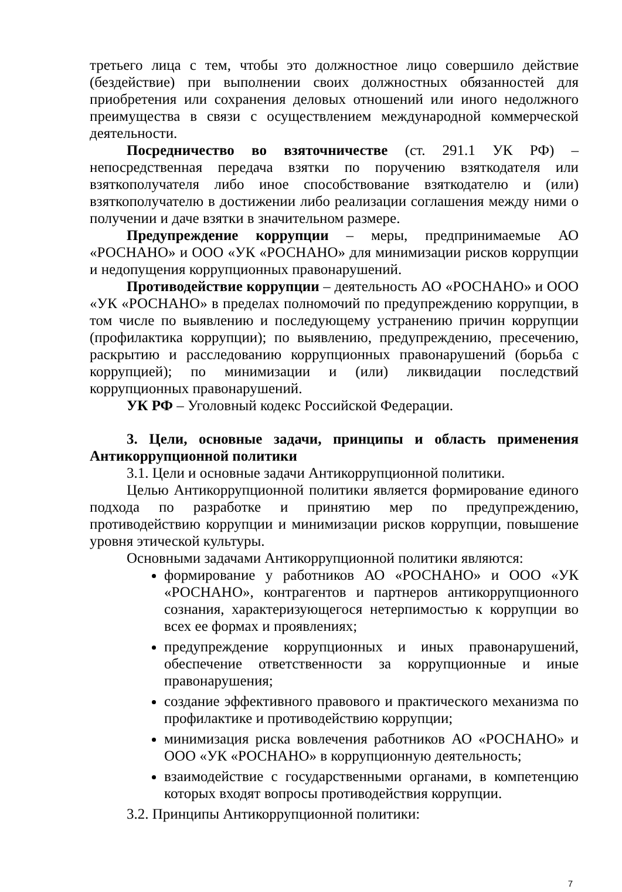третьего лица с тем, чтобы это должностное лицо совершило действие (бездействие) при выполнении своих должностных обязанностей для приобретения или сохранения деловых отношений или иного недолжного преимущества в связи с осуществлением международной коммерческой деятельности.
Посредничество во взяточничестве (ст. 291.1 УК РФ) – непосредственная передача взятки по поручению взяткодателя или взяткополучателя либо иное способствование взяткодателю и (или) взяткополучателю в достижении либо реализации соглашения между ними о получении и даче взятки в значительном размере.
Предупреждение коррупции – меры, предпринимаемые АО «РОСНАНО» и ООО «УК «РОСНАНО» для минимизации рисков коррупции и недопущения коррупционных правонарушений.
Противодействие коррупции – деятельность АО «РОСНАНО» и ООО «УК «РОСНАНО» в пределах полномочий по предупреждению коррупции, в том числе по выявлению и последующему устранению причин коррупции (профилактика коррупции); по выявлению, предупреждению, пресечению, раскрытию и расследованию коррупционных правонарушений (борьба с коррупцией); по минимизации и (или) ликвидации последствий коррупционных правонарушений.
УК РФ – Уголовный кодекс Российской Федерации.
3. Цели, основные задачи, принципы и область применения Антикоррупционной политики
3.1. Цели и основные задачи Антикоррупционной политики.
Целью Антикоррупционной политики является формирование единого подхода по разработке и принятию мер по предупреждению, противодействию коррупции и минимизации рисков коррупции, повышение уровня этической культуры.
Основными задачами Антикоррупционной политики являются:
формирование у работников АО «РОСНАНО» и ООО «УК «РОСНАНО», контрагентов и партнеров антикоррупционного сознания, характеризующегося нетерпимостью к коррупции во всех ее формах и проявлениях;
предупреждение коррупционных и иных правонарушений, обеспечение ответственности за коррупционные и иные правонарушения;
создание эффективного правового и практического механизма по профилактике и противодействию коррупции;
минимизация риска вовлечения работников АО «РОСНАНО» и ООО «УК «РОСНАНО» в коррупционную деятельность;
взаимодействие с государственными органами, в компетенцию которых входят вопросы противодействия коррупции.
3.2. Принципы Антикоррупционной политики:
7